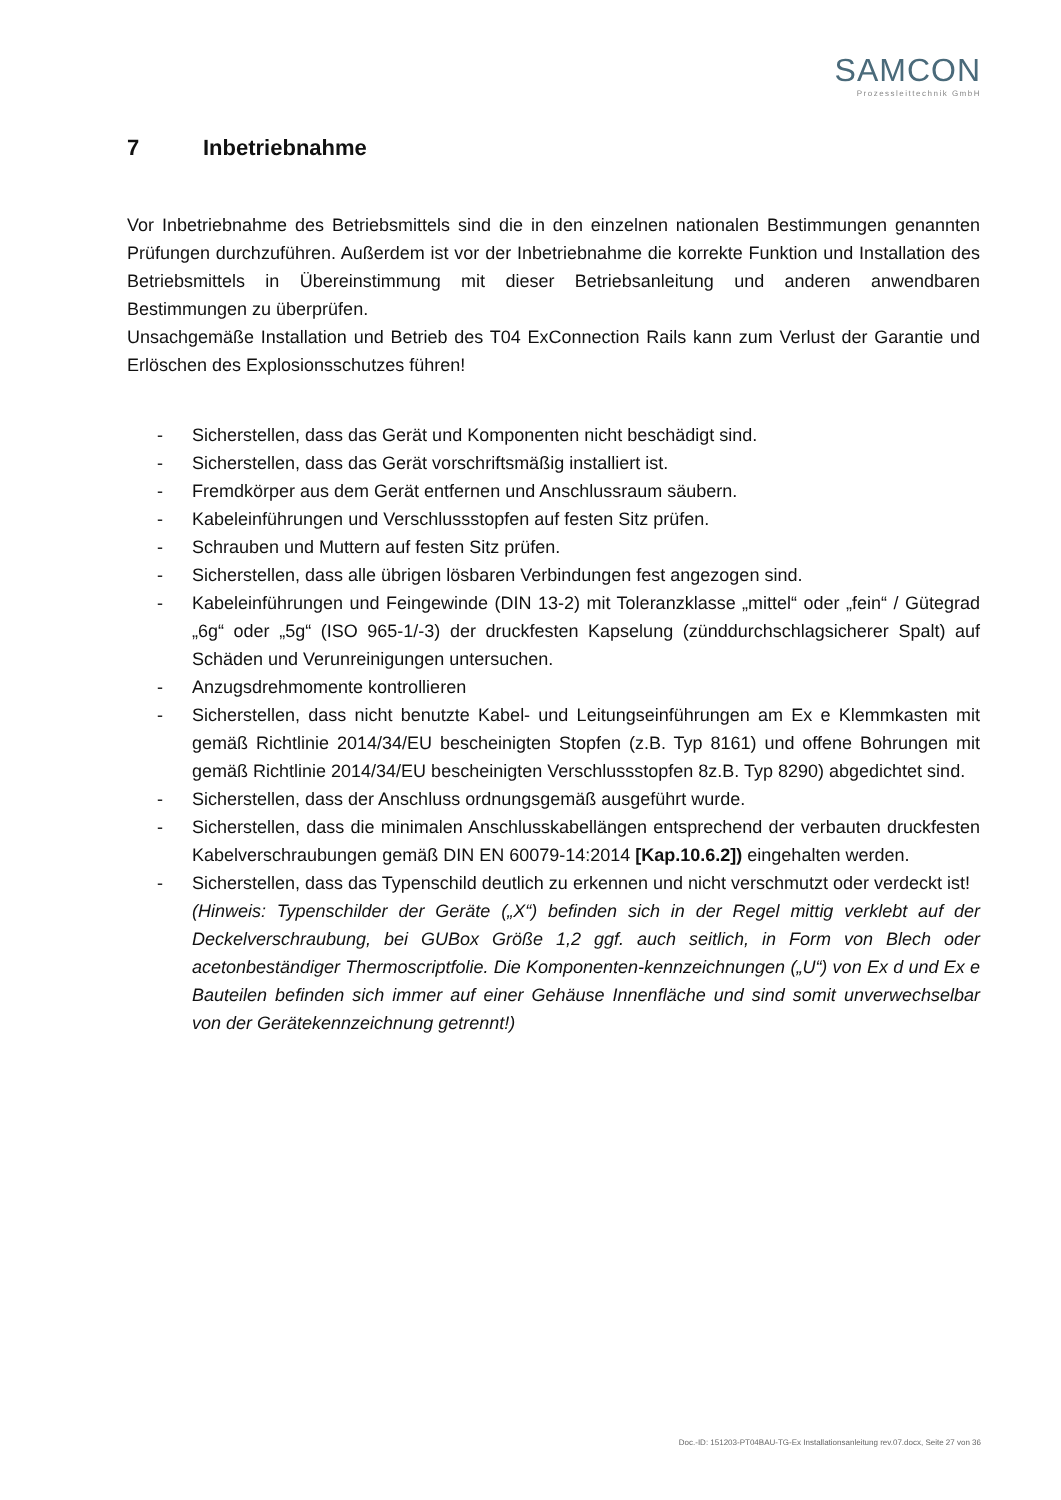SAMCON
Prozessleittechnik GmbH
7 Inbetriebnahme
Vor Inbetriebnahme des Betriebsmittels sind die in den einzelnen nationalen Bestimmungen genannten Prüfungen durchzuführen. Außerdem ist vor der Inbetriebnahme die korrekte Funktion und Installation des Betriebsmittels in Übereinstimmung mit dieser Betriebsanleitung und anderen anwendbaren Bestimmungen zu überprüfen.
Unsachgemäße Installation und Betrieb des T04 ExConnection Rails kann zum Verlust der Garantie und Erlöschen des Explosionsschutzes führen!
- Sicherstellen, dass das Gerät und Komponenten nicht beschädigt sind.
- Sicherstellen, dass das Gerät vorschriftsmäßig installiert ist.
- Fremdkörper aus dem Gerät entfernen und Anschlussraum säubern.
- Kabeleinführungen und Verschlussstopfen auf festen Sitz prüfen.
- Schrauben und Muttern auf festen Sitz prüfen.
- Sicherstellen, dass alle übrigen lösbaren Verbindungen fest angezogen sind.
- Kabeleinführungen und Feingewinde (DIN 13-2) mit Toleranzklasse „mittel“ oder „fein“ / Gütegrad „6g“ oder „5g“ (ISO 965-1/-3) der druckfesten Kapselung (zünddurchschlagsicherer Spalt) auf Schäden und Verunreinigungen untersuchen.
- Anzugsdrehmomente kontrollieren
- Sicherstellen, dass nicht benutzte Kabel- und Leitungseinführungen am Ex e Klemmkasten mit gemäß Richtlinie 2014/34/EU bescheinigten Stopfen (z.B. Typ 8161) und offene Bohrungen mit gemäß Richtlinie 2014/34/EU bescheinigten Verschlussstopfen 8z.B. Typ 8290) abgedichtet sind.
- Sicherstellen, dass der Anschluss ordnungsgemäß ausgeführt wurde.
- Sicherstellen, dass die minimalen Anschlusskabellängen entsprechend der verbauten druckfesten Kabelverschraubungen gemäß DIN EN 60079-14:2014 [Kap.10.6.2]) eingehalten werden.
- Sicherstellen, dass das Typenschild deutlich zu erkennen und nicht verschmutzt oder verdeckt ist!
(Hinweis: Typenschilder der Geräte („X“) befinden sich in der Regel mittig verklebt auf der Deckelverschraubung, bei GUBox Größe 1,2 ggf. auch seitlich, in Form von Blech oder acetonbeständiger Thermoscriptfolie. Die Komponenten-kennzeichnungen („U“) von Ex d und Ex e Bauteilen befinden sich immer auf einer Gehäuse Innenfläche und sind somit unverwechselbar von der Gerätekennzeichnung getrennt!)
Doc.-ID: 151203-PT04BAU-TG-Ex Installationsanleitung rev.07.docx, Seite 27 von 36